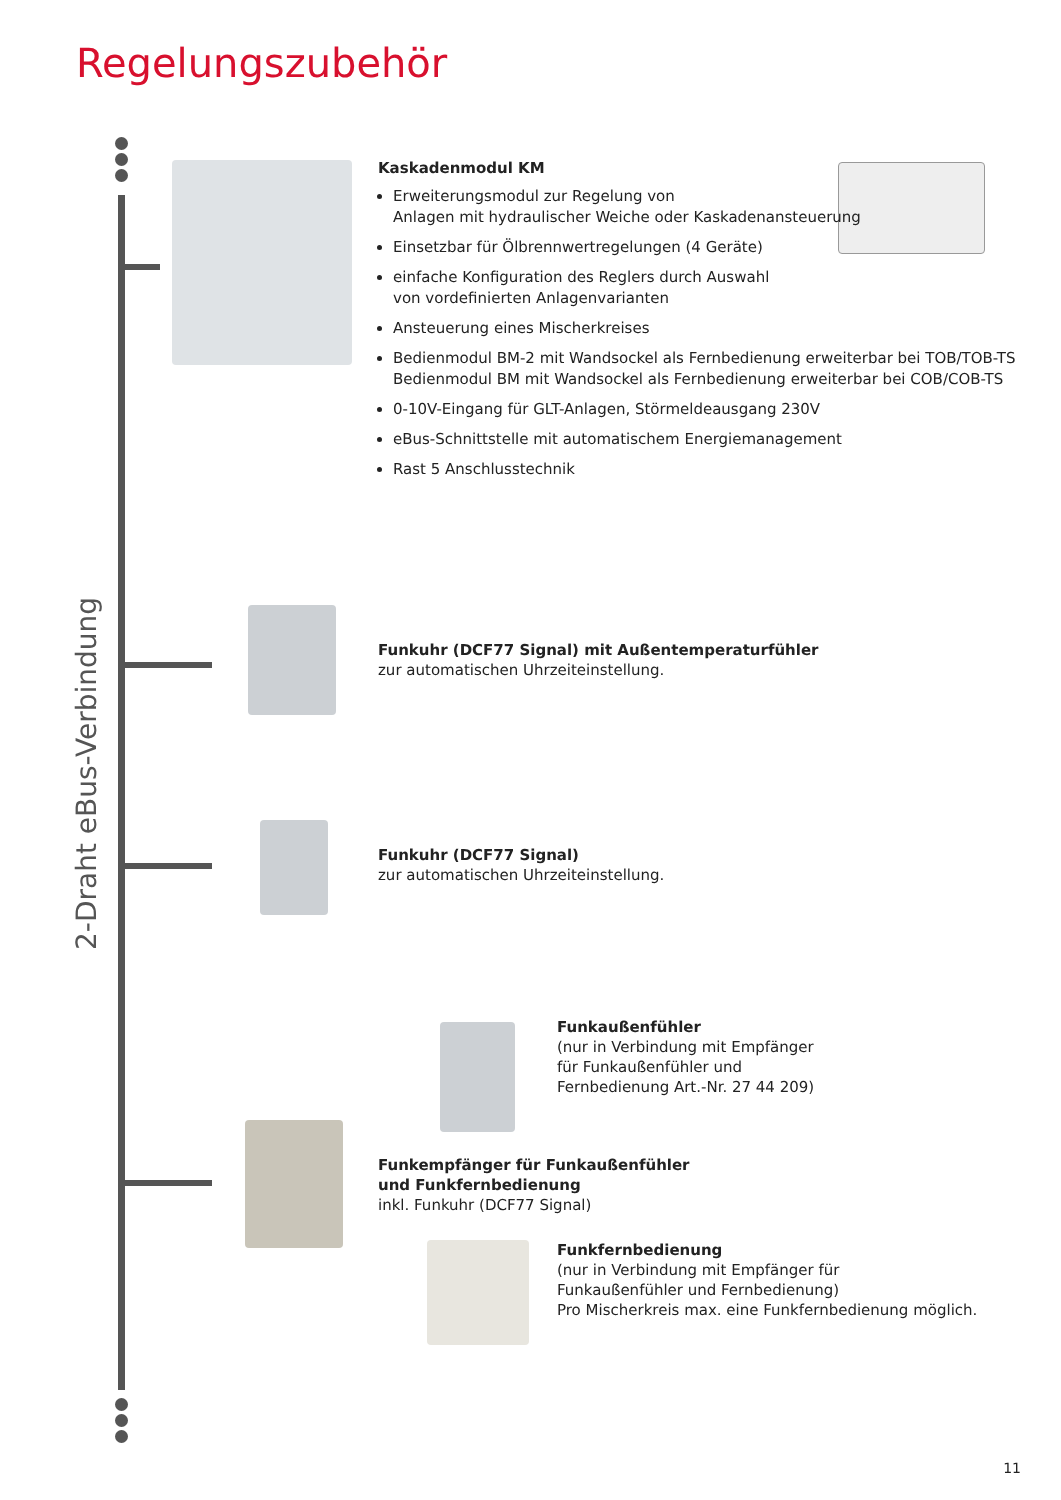Regelungszubehör
2-Draht eBus-Verbindung
Kaskadenmodul KM
Erweiterungsmodul zur Regelung von
Anlagen mit hydraulischer Weiche oder Kaskadenansteuerung
Einsetzbar für Ölbrennwertregelungen (4 Geräte)
einfache Konfiguration des Reglers durch Auswahl
von vordefinierten Anlagenvarianten
Ansteuerung eines Mischerkreises
Bedienmodul BM-2 mit Wandsockel als Fernbedienung erweiterbar bei TOB/TOB-TS
Bedienmodul BM mit Wandsockel als Fernbedienung erweiterbar bei COB/COB-TS
0-10V-Eingang für GLT-Anlagen, Störmeldeausgang 230V
eBus-Schnittstelle mit automatischem Energiemanagement
Rast 5 Anschlusstechnik
Funkuhr (DCF77 Signal) mit Außentemperaturfühler
zur automatischen Uhrzeiteinstellung.
Funkuhr (DCF77 Signal)
zur automatischen Uhrzeiteinstellung.
Funkaußenfühler
(nur in Verbindung mit Empfänger
für Funkaußenfühler und
Fernbedienung Art.-Nr. 27 44 209)
Funkempfänger für Funkaußenfühler
und Funkfernbedienung
inkl. Funkuhr (DCF77 Signal)
Funkfernbedienung
(nur in Verbindung mit Empfänger für
Funkaußenfühler und Fernbedienung)
Pro Mischerkreis max. eine Funkfernbedienung möglich.
11